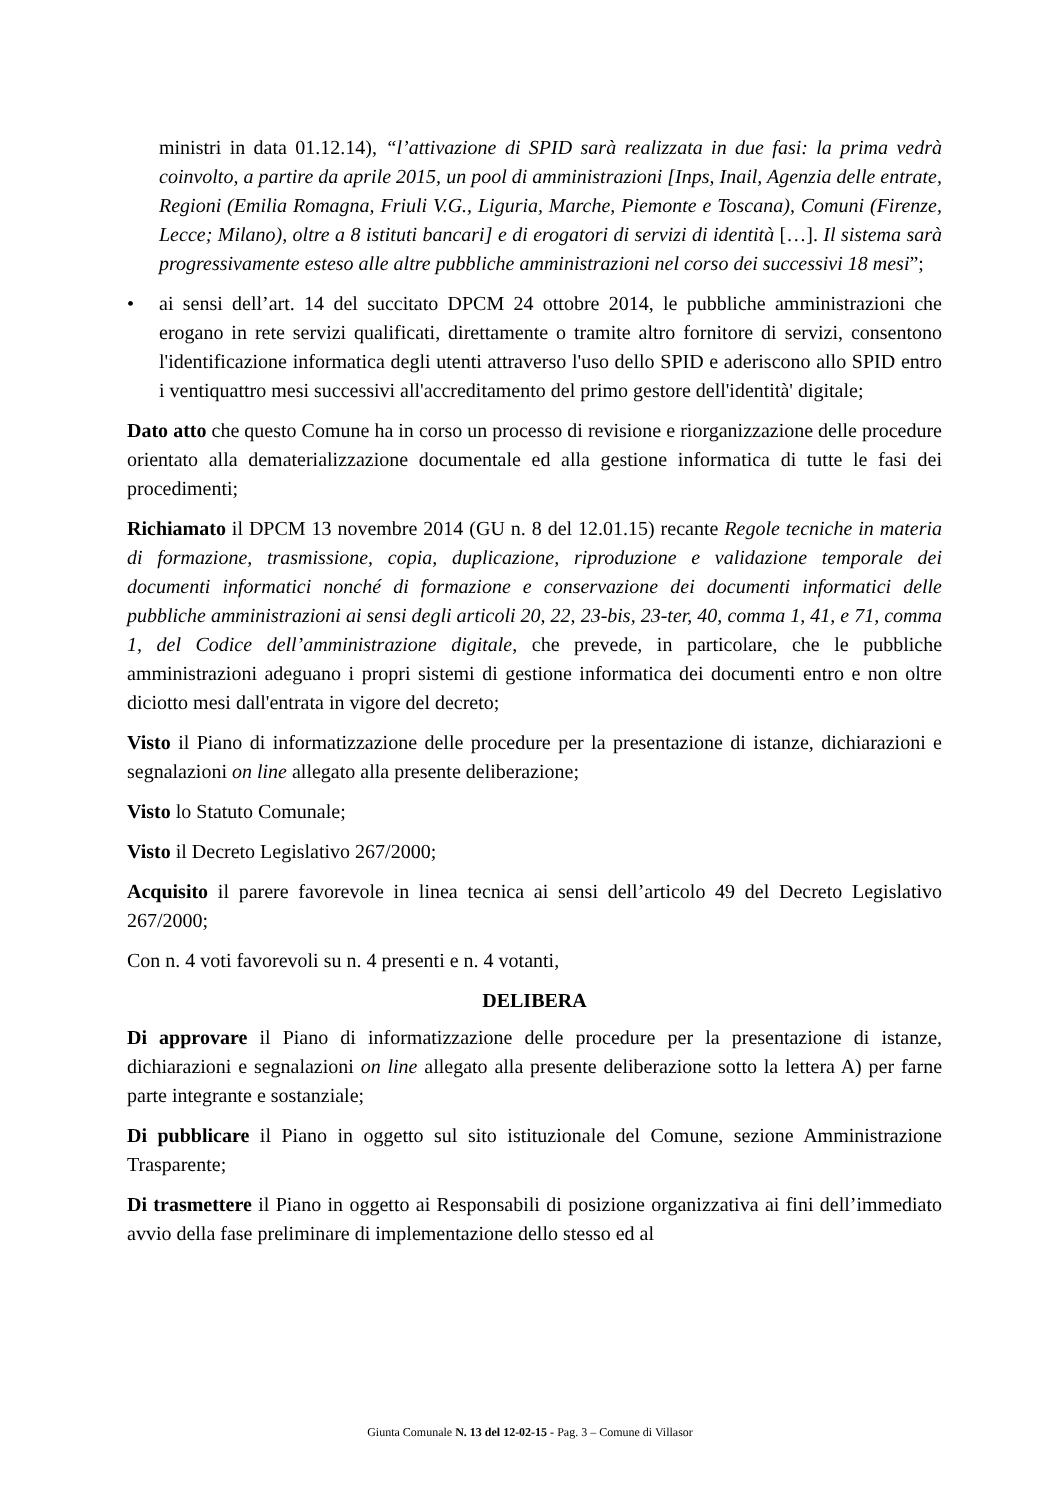ministri in data 01.12.14), “l’attivazione di SPID sarà realizzata in due fasi: la prima vedrà coinvolto, a partire da aprile 2015, un pool di amministrazioni [Inps, Inail, Agenzia delle entrate, Regioni (Emilia Romagna, Friuli V.G., Liguria, Marche, Piemonte e Toscana), Comuni (Firenze, Lecce; Milano), oltre a 8 istituti bancari] e di erogatori di servizi di identità […]. Il sistema sarà progressivamente esteso alle altre pubbliche amministrazioni nel corso dei successivi 18 mesi”;
• ai sensi dell’art. 14 del succitato DPCM 24 ottobre 2014, le pubbliche amministrazioni che erogano in rete servizi qualificati, direttamente o tramite altro fornitore di servizi, consentono l'identificazione informatica degli utenti attraverso l'uso dello SPID e aderiscono allo SPID entro i ventiquattro mesi successivi all'accreditamento del primo gestore dell'identità' digitale;
Dato atto che questo Comune ha in corso un processo di revisione e riorganizzazione delle procedure orientato alla dematerializzazione documentale ed alla gestione informatica di tutte le fasi dei procedimenti;
Richiamato il DPCM 13 novembre 2014 (GU n. 8 del 12.01.15) recante Regole tecniche in materia di formazione, trasmissione, copia, duplicazione, riproduzione e validazione temporale dei documenti informatici nonché di formazione e conservazione dei documenti informatici delle pubbliche amministrazioni ai sensi degli articoli 20, 22, 23-bis, 23-ter, 40, comma 1, 41, e 71, comma 1, del Codice dell’amministrazione digitale, che prevede, in particolare, che le pubbliche amministrazioni adeguano i propri sistemi di gestione informatica dei documenti entro e non oltre diciotto mesi dall'entrata in vigore del decreto;
Visto il Piano di informatizzazione delle procedure per la presentazione di istanze, dichiarazioni e segnalazioni on line allegato alla presente deliberazione;
Visto lo Statuto Comunale;
Visto il Decreto Legislativo 267/2000;
Acquisito il parere favorevole in linea tecnica ai sensi dell’articolo 49 del Decreto Legislativo 267/2000;
Con n. 4 voti favorevoli su n. 4 presenti e n. 4 votanti,
DELIBERA
Di approvare il Piano di informatizzazione delle procedure per la presentazione di istanze, dichiarazioni e segnalazioni on line allegato alla presente deliberazione sotto la lettera A) per farne parte integrante e sostanziale;
Di pubblicare il Piano in oggetto sul sito istituzionale del Comune, sezione Amministrazione Trasparente;
Di trasmettere il Piano in oggetto ai Responsabili di posizione organizzativa ai fini dell’immediato avvio della fase preliminare di implementazione dello stesso ed al
Giunta Comunale N. 13 del 12-02-15 - Pag. 3 – Comune di Villasor